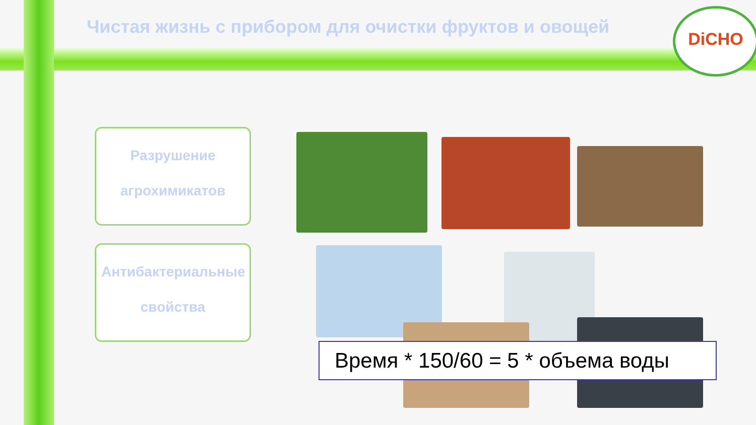Чистая жизнь с прибором для очистки фруктов и овощей
DiCHO
Разрушение
агрохимикатов
Антибактериальные
свойства
Время * 150/60 = 5 * объема воды